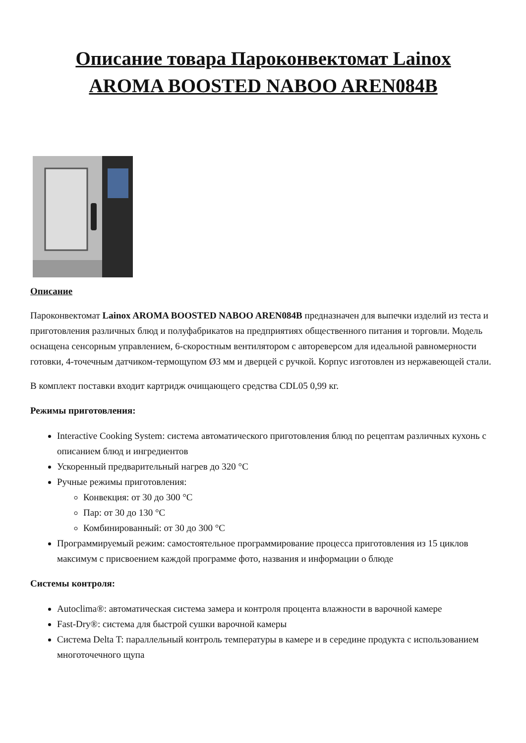Описание товара Пароконвектомат Lainox
AROMA BOOSTED NABOO AREN084B
Описание
Пароконвектомат Lainox AROMA BOOSTED NABOO AREN084B предназначен для выпечки изделий из теста и приготовления различных блюд и полуфабрикатов на предприятиях общественного питания и торговли. Модель оснащена сенсорным управлением, 6-скоростным вентилятором с автореверсом для идеальной равномерности готовки, 4-точечным датчиком-термощупом Ø3 мм и дверцей с ручкой. Корпус изготовлен из нержавеющей стали.
В комплект поставки входит картридж очищающего средства CDL05 0,99 кг.
Режимы приготовления:
Interactive Cooking System: система автоматического приготовления блюд по рецептам различных кухонь с описанием блюд и ингредиентов
Ускоренный предварительный нагрев до 320 °C
Ручные режимы приготовления:
Конвекция: от 30 до 300 °C
Пар: от 30 до 130 °C
Комбинированный: от 30 до 300 °C
Программируемый режим: самостоятельное программирование процесса приготовления из 15 циклов максимум с присвоением каждой программе фото, названия и информации о блюде
Системы контроля:
Autoclima®: автоматическая система замера и контроля процента влажности в варочной камере
Fast-Dry®: система для быстрой сушки варочной камеры
Система Delta T: параллельный контроль температуры в камере и в середине продукта с использованием многоточечного щупа